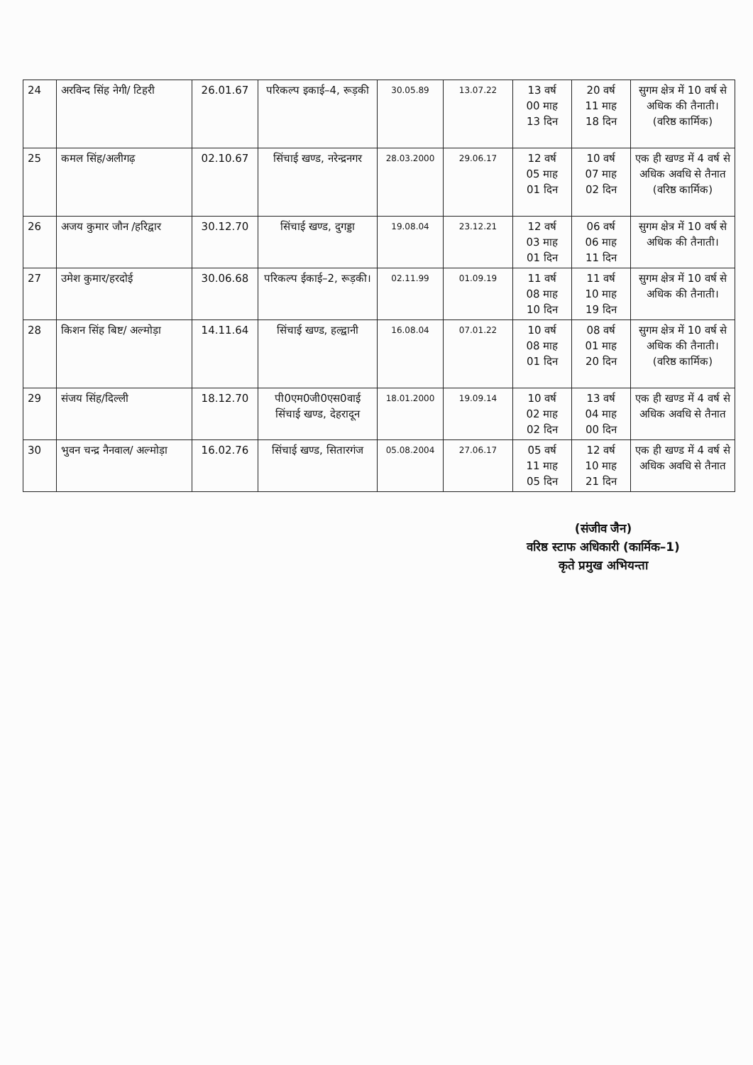| 24 | अरविन्द सिंह नेगी/ टिहरी | 26.01.67 | परिकल्प इकाई–4, रूड़की | 30.05.89 | 13.07.22 | 13 वर्ष 00 माह 13 दिन | 20 वर्ष 11 माह 18 दिन | सुगम क्षेत्र में 10 वर्ष से अधिक की तैनाती। (वरिष्ठ कार्मिक) |
| 25 | कमल सिंह/अलीगढ़ | 02.10.67 | सिंचाई खण्ड, नरेन्द्रनगर | 28.03.2000 | 29.06.17 | 12 वर्ष 05 माह 01 दिन | 10 वर्ष 07 माह 02 दिन | एक ही खण्ड में 4 वर्ष से अधिक अवधि से तैनात (वरिष्ठ कार्मिक) |
| 26 | अजय कुमार जौन /हरिद्वार | 30.12.70 | सिंचाई खण्ड, दुगड्डा | 19.08.04 | 23.12.21 | 12 वर्ष 03 माह 01 दिन | 06 वर्ष 06 माह 11 दिन | सुगम क्षेत्र में 10 वर्ष से अधिक की तैनाती। |
| 27 | उमेश कुमार/हरदोई | 30.06.68 | परिकल्प ईकाई–2, रूड़की। | 02.11.99 | 01.09.19 | 11 वर्ष 08 माह 10 दिन | 11 वर्ष 10 माह 19 दिन | सुगम क्षेत्र में 10 वर्ष से अधिक की तैनाती। |
| 28 | किशन सिंह बिष्ट/ अल्मोड़ा | 14.11.64 | सिंचाई खण्ड, हल्द्वानी | 16.08.04 | 07.01.22 | 10 वर्ष 08 माह 01 दिन | 08 वर्ष 01 माह 20 दिन | सुगम क्षेत्र में 10 वर्ष से अधिक की तैनाती। (वरिष्ठ कार्मिक) |
| 29 | संजय सिंह/दिल्ली | 18.12.70 | पी0एम0जी0एस0वाई सिंचाई खण्ड, देहरादून | 18.01.2000 | 19.09.14 | 10 वर्ष 02 माह 02 दिन | 13 वर्ष 04 माह 00 दिन | एक ही खण्ड में 4 वर्ष से अधिक अवधि से तैनात |
| 30 | भुवन चन्द्र नैनवाल/ अल्मोड़ा | 16.02.76 | सिंचाई खण्ड, सितारगंज | 05.08.2004 | 27.06.17 | 05 वर्ष 11 माह 05 दिन | 12 वर्ष 10 माह 21 दिन | एक ही खण्ड में 4 वर्ष से अधिक अवधि से तैनात |
(संजीव जैन)
वरिष्ठ स्टाफ अधिकारी (कार्मिक–1)
कृते प्रमुख अभियन्ता